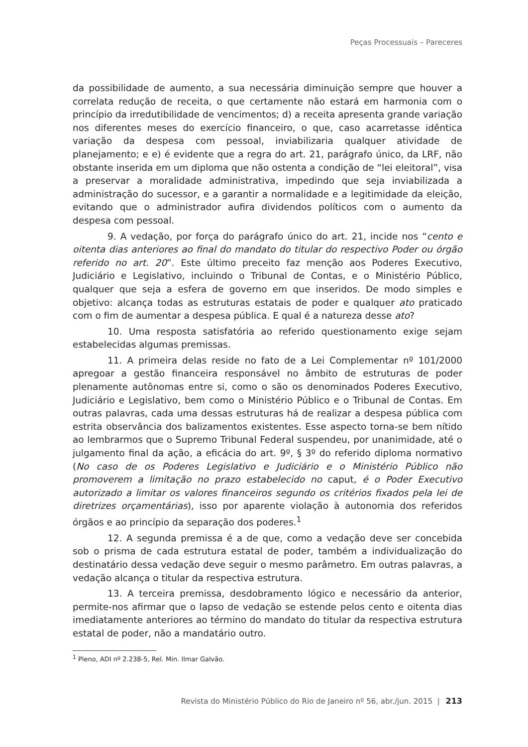Peças Processuais – Pareceres
da possibilidade de aumento, a sua necessária diminuição sempre que houver a correlata redução de receita, o que certamente não estará em harmonia com o princípio da irredutibilidade de vencimentos; d) a receita apresenta grande variação nos diferentes meses do exercício financeiro, o que, caso acarretasse idêntica variação da despesa com pessoal, inviabilizaria qualquer atividade de planejamento; e e) é evidente que a regra do art. 21, parágrafo único, da LRF, não obstante inserida em um diploma que não ostenta a condição de “lei eleitoral”, visa a preservar a moralidade administrativa, impedindo que seja inviabilizada a administração do sucessor, e a garantir a normalidade e a legitimidade da eleição, evitando que o administrador aufira dividendos políticos com o aumento da despesa com pessoal.
9. A vedação, por força do parágrafo único do art. 21, incide nos “cento e oitenta dias anteriores ao final do mandato do titular do respectivo Poder ou órgão referido no art. 20”. Este último preceito faz menção aos Poderes Executivo, Judiciário e Legislativo, incluindo o Tribunal de Contas, e o Ministério Público, qualquer que seja a esfera de governo em que inseridos. De modo simples e objetivo: alcança todas as estruturas estatais de poder e qualquer ato praticado com o fim de aumentar a despesa pública. E qual é a natureza desse ato?
10. Uma resposta satisfatória ao referido questionamento exige sejam estabelecidas algumas premissas.
11. A primeira delas reside no fato de a Lei Complementar nº 101/2000 apregoar a gestão financeira responsável no âmbito de estruturas de poder plenamente autônomas entre si, como o são os denominados Poderes Executivo, Judiciário e Legislativo, bem como o Ministério Público e o Tribunal de Contas. Em outras palavras, cada uma dessas estruturas há de realizar a despesa pública com estrita observância dos balizamentos existentes. Esse aspecto torna-se bem nítido ao lembrarmos que o Supremo Tribunal Federal suspendeu, por unanimidade, até o julgamento final da ação, a eficácia do art. 9º, § 3º do referido diploma normativo (No caso de os Poderes Legislativo e Judiciário e o Ministério Público não promoverem a limitação no prazo estabelecido no caput, é o Poder Executivo autorizado a limitar os valores financeiros segundo os critérios fixados pela lei de diretrizes orçamentárias), isso por aparente violação à autonomia dos referidos órgãos e ao princípio da separação dos poderes.<sup>1</sup>
12. A segunda premissa é a de que, como a vedação deve ser concebida sob o prisma de cada estrutura estatal de poder, também a individualização do destinatário dessa vedação deve seguir o mesmo parâmetro. Em outras palavras, a vedação alcança o titular da respectiva estrutura.
13. A terceira premissa, desdobramento lógico e necessário da anterior, permite-nos afirmar que o lapso de vedação se estende pelos cento e oitenta dias imediatamente anteriores ao término do mandato do titular da respectiva estrutura estatal de poder, não a mandatário outro.
<sup>1</sup> Pleno, ADI nº 2.238-5, Rel. Min. Ilmar Galvão.
Revista do Ministério Público do Rio de Janeiro nº 56, abr./jun. 2015 | 213